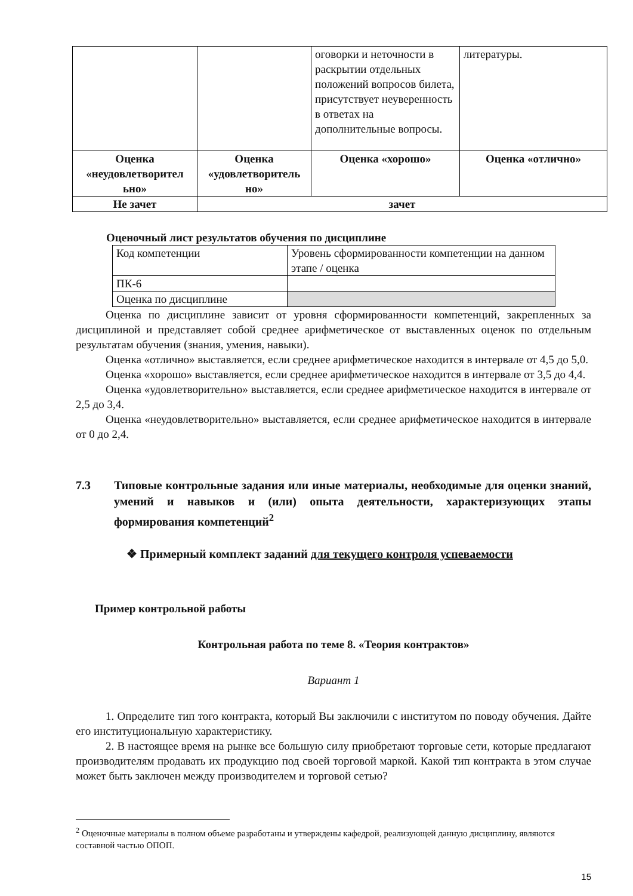| | | оговорки и неточности в раскрытии отдельных положений вопросов билета, присутствует неуверенность в ответах на дополнительные вопросы. | литературы. |
| Оценка «неудовлетворител ьно» | Оценка «удовлетворитель но» | Оценка «хорошо» | Оценка «отлично» |
| Не зачет | зачет | | |
Оценочный лист результатов обучения по дисциплине
| Код компетенции | Уровень сформированности компетенции на данном этапе / оценка |
| ПК-6 | |
| Оценка по дисциплине | |
Оценка по дисциплине зависит от уровня сформированности компетенций, закрепленных за дисциплиной и представляет собой среднее арифметическое от выставленных оценок по отдельным результатам обучения (знания, умения, навыки).
Оценка «отлично» выставляется, если среднее арифметическое находится в интервале от 4,5 до 5,0.
Оценка «хорошо» выставляется, если среднее арифметическое находится в интервале от 3,5 до 4,4.
Оценка «удовлетворительно» выставляется, если среднее арифметическое находится в интервале от 2,5 до 3,4.
Оценка «неудовлетворительно» выставляется, если среднее арифметическое находится в интервале от 0 до 2,4.
7.3 Типовые контрольные задания или иные материалы, необходимые для оценки знаний, умений и навыков и (или) опыта деятельности, характеризующих этапы формирования компетенций<sup>2</sup>
❖ Примерный комплект заданий для текущего контроля успеваемости
Пример контрольной работы
Контрольная работа по теме 8. «Теория контрактов»
Вариант 1
1. Определите тип того контракта, который Вы заключили с институтом по поводу обучения. Дайте его институциональную характеристику.
2. В настоящее время на рынке все большую силу приобретают торговые сети, которые предлагают производителям продавать их продукцию под своей торговой маркой. Какой тип контракта в этом случае может быть заключен между производителем и торговой сетью?
<sup>2</sup> Оценочные материалы в полном объеме разработаны и утверждены кафедрой, реализующей данную дисциплину, являются составной частью ОПОП.
15